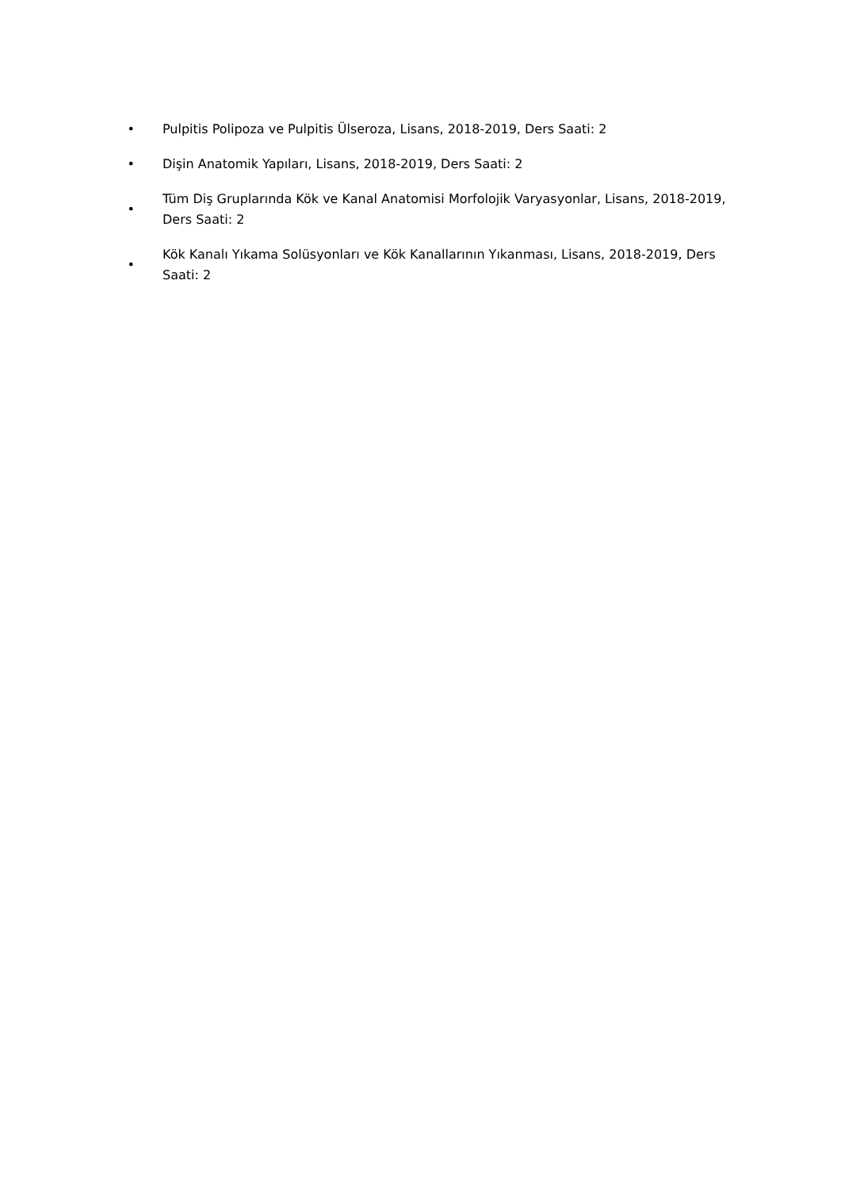• Pulpitis Polipoza ve Pulpitis Ülseroza, Lisans, 2018-2019, Ders Saati: 2
• Dişin Anatomik Yapıları, Lisans, 2018-2019, Ders Saati: 2
• Tüm Diş Gruplarında Kök ve Kanal Anatomisi Morfolojik Varyasyonlar, Lisans, 2018-2019, Ders Saati: 2
• Kök Kanalı Yıkama Solüsyonları ve Kök Kanallarının Yıkanması, Lisans, 2018-2019, Ders Saati: 2